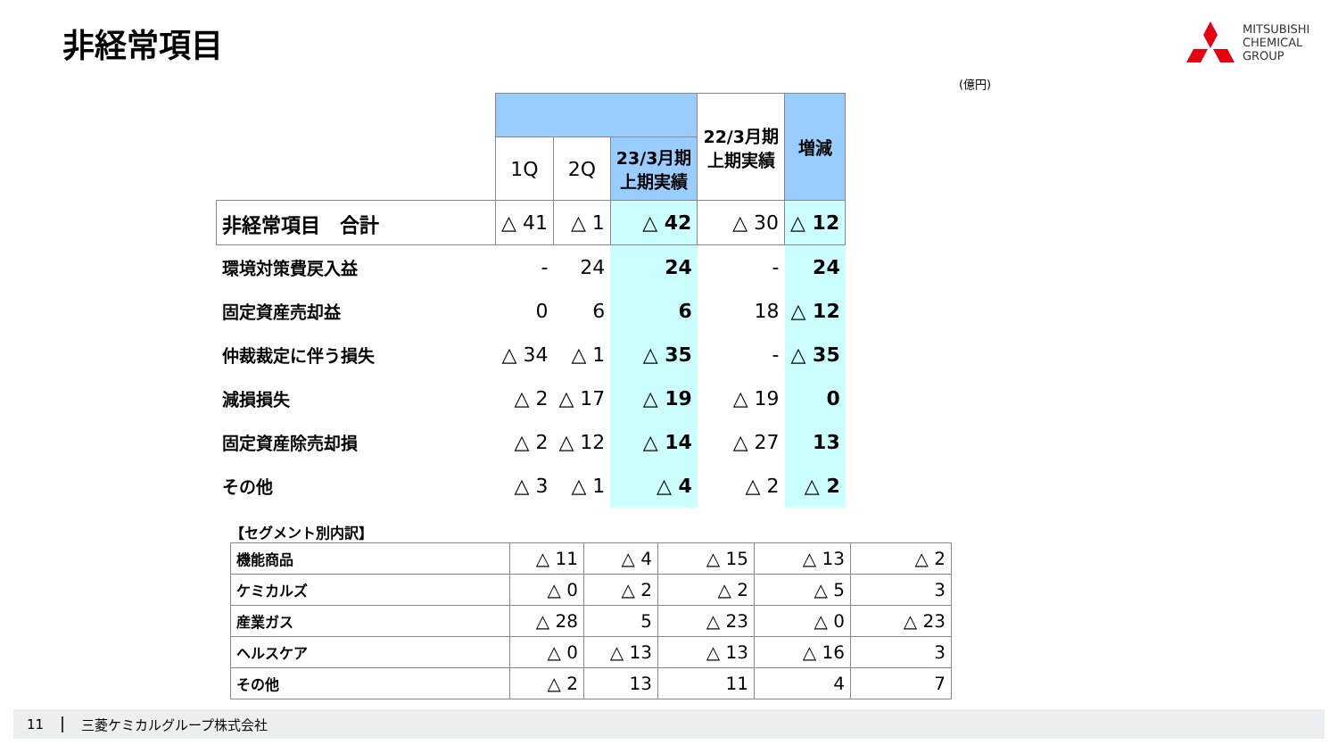非経常項目
MITSUBISHI
CHEMICAL
GROUP
(億円)
| | | | | 22/3月期 上期実績 | 増減 |
| | 1Q | 2Q | 23/3月期 上期実績 | | |
| 非経常項目 合計 | △ 41 | △ 1 | △ 42 | △ 30 | △ 12 |
| 環境対策費戻入益 | - | 24 | 24 | - | 24 |
| 固定資産売却益 | 0 | 6 | 6 | 18 | △ 12 |
| 仲裁裁定に伴う損失 | △ 34 | △ 1 | △ 35 | - | △ 35 |
| 減損損失 | △ 2 | △ 17 | △ 19 | △ 19 | 0 |
| 固定資産除売却損 | △ 2 | △ 12 | △ 14 | △ 27 | 13 |
| その他 | △ 3 | △ 1 | △ 4 | △ 2 | △ 2 |
【セグメント別内訳】
| 機能商品 | △ 11 | △ 4 | △ 15 | △ 13 | △ 2 |
| ケミカルズ | △ 0 | △ 2 | △ 2 | △ 5 | 3 |
| 産業ガス | △ 28 | 5 | △ 23 | △ 0 | △ 23 |
| ヘルスケア | △ 0 | △ 13 | △ 13 | △ 16 | 3 |
| その他 | △ 2 | 13 | 11 | 4 | 7 |
11 三菱ケミカルグループ株式会社